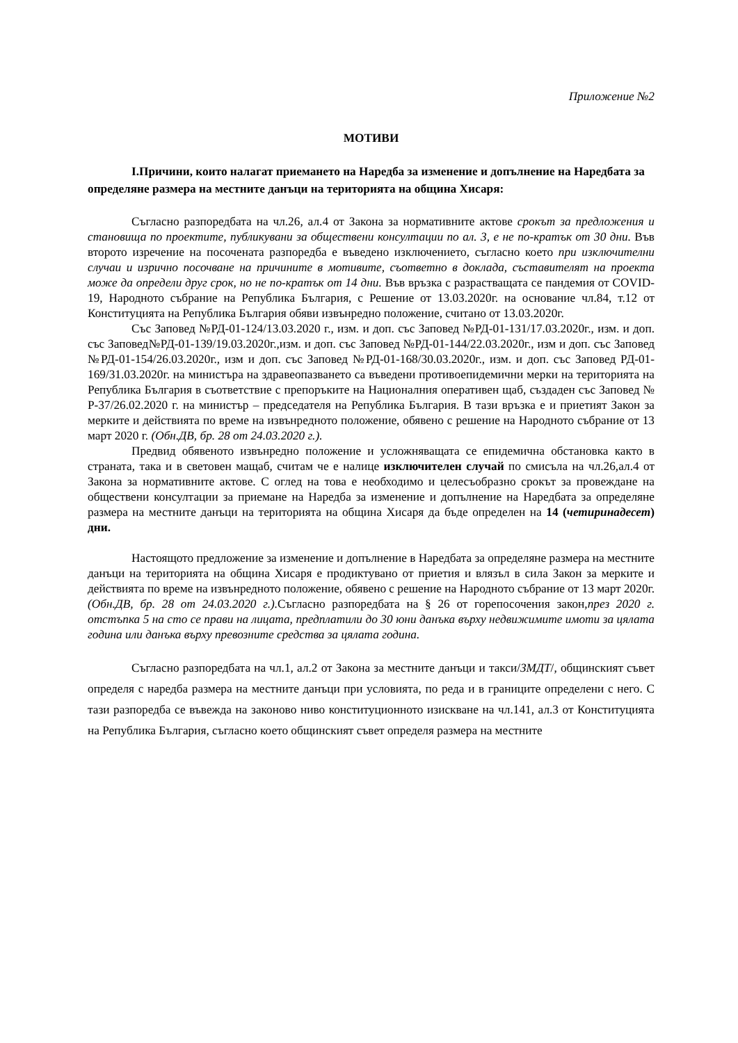Приложение №2
МОТИВИ
I.Причини, които налагат приемането на Наредба за изменение и допълнение на Наредбата за определяне размера на местните данъци на територията на община Хисаря:
Съгласно разпоредбата на чл.26, ал.4 от Закона за нормативните актове срокът за предложения и становища по проектите, публикувани за обществени консултации по ал. 3, е не по-кратък от 30 дни. Във второто изречение на посочената разпоредба е въведено изключението, съгласно което при изключителни случаи и изрично посочване на причините в мотивите, съответно в доклада, съставителят на проекта може да определи друг срок, но не по-кратък от 14 дни. Във връзка с разрастващата се пандемия от COVID-19, Народното събрание на Република България, с Решение от 13.03.2020г. на основание чл.84, т.12 от Конституцията на Република България обяви извънредно положение, считано от 13.03.2020г.
Със Заповед №РД-01-124/13.03.2020 г., изм. и доп. със Заповед №РД-01-131/17.03.2020г., изм. и доп. със Заповед№РД-01-139/19.03.2020г.,изм. и доп. със Заповед №РД-01-144/22.03.2020г., изм и доп. със Заповед №РД-01-154/26.03.2020г., изм и доп. със Заповед №РД-01-168/30.03.2020г., изм. и доп. със Заповед РД-01-169/31.03.2020г. на министъра на здравеопазването са въведени противоепидемични мерки на територията на Република България в съответствие с препоръките на Националния оперативен щаб, създаден със Заповед № Р-37/26.02.2020 г. на министър – председателя на Република България. В тази връзка е и приетият Закон за мерките и действията по време на извънредното положение, обявено с решение на Народното събрание от 13 март 2020 г. (Обн.ДВ, бр. 28 от 24.03.2020 г.).
Предвид обявеното извънредно положение и усложняващата се епидемична обстановка както в страната, така и в световен мащаб, считам че е налице изключителен случай по смисъла на чл.26,ал.4 от Закона за нормативните актове. С оглед на това е необходимо и целесъобразно срокът за провеждане на обществени консултации за приемане на Наредба за изменение и допълнение на Наредбата за определяне размера на местните данъци на територията на община Хисаря да бъде определен на 14 (четиринадесет) дни.
Настоящото предложение за изменение и допълнение в Наредбата за определяне размера на местните данъци на територията на община Хисаря е продиктувано от приетия и влязъл в сила Закон за мерките и действията по време на извънредното положение, обявено с решение на Народното събрание от 13 март 2020г. (Обн.ДВ, бр. 28 от 24.03.2020 г.). Съгласно разпоредбата на § 26 от горепосочения закон,през 2020 г. отстъпка 5 на сто се прави на лицата, предплатили до 30 юни данъка върху недвижимите имоти за цялата година или данъка върху превозните средства за цялата година.
Съгласно разпоредбата на чл.1, ал.2 от Закона за местните данъци и такси/ЗМДТ/, общинският съвет определя с наредба размера на местните данъци при условията, по реда и в границите определени с него. С тази разпоредба се въвежда на законово ниво конституционното изискване на чл.141, ал.3 от Конституцията на Република България, съгласно което общинският съвет определя размера на местните